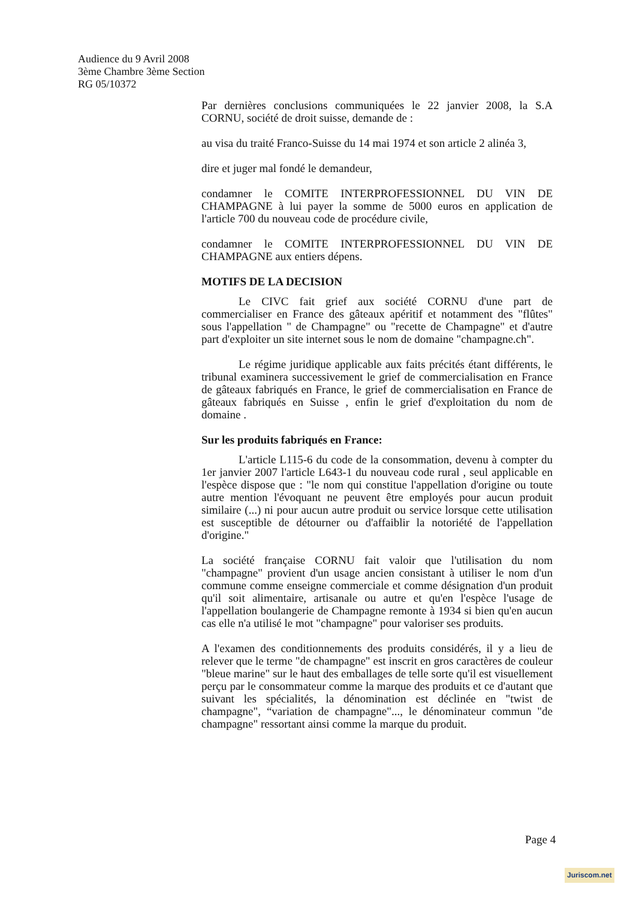Audience du 9 Avril 2008
3ème Chambre 3ème Section
RG 05/10372
Par dernières conclusions communiquées le 22 janvier 2008, la S.A CORNU, société de droit suisse, demande de :
au visa du traité Franco-Suisse du 14 mai 1974 et son article 2 alinéa 3,
dire et juger mal fondé le demandeur,
condamner le COMITE INTERPROFESSIONNEL DU VIN DE CHAMPAGNE à lui payer la somme de 5000 euros en application de l'article 700 du nouveau code de procédure civile,
condamner le COMITE INTERPROFESSIONNEL DU VIN DE CHAMPAGNE aux entiers dépens.
MOTIFS DE LA DECISION
Le CIVC fait grief aux société CORNU d'une part de commercialiser en France des gâteaux apéritif et notamment des "flûtes" sous l'appellation " de Champagne" ou "recette de Champagne" et d'autre part d'exploiter un site internet sous le nom de domaine "champagne.ch".
Le régime juridique applicable aux faits précités étant différents, le tribunal examinera successivement le grief de commercialisation en France de gâteaux fabriqués en France, le grief de commercialisation en France de gâteaux fabriqués en Suisse , enfin le grief d'exploitation du nom de domaine .
Sur les produits fabriqués en France:
L'article L115-6 du code de la consommation, devenu à compter du 1er janvier 2007 l'article L643-1 du nouveau code rural , seul applicable en l'espèce dispose que : "le nom qui constitue l'appellation d'origine ou toute autre mention l'évoquant ne peuvent être employés pour aucun produit similaire (...) ni pour aucun autre produit ou service lorsque cette utilisation est susceptible de détourner ou d'affaiblir la notoriété de l'appellation d'origine."
La société française CORNU fait valoir que l'utilisation du nom "champagne" provient d'un usage ancien consistant à utiliser le nom d'un commune comme enseigne commerciale et comme désignation d'un produit qu'il soit alimentaire, artisanale ou autre et qu'en l'espèce l'usage de l'appellation boulangerie de Champagne remonte à 1934 si bien qu'en aucun cas elle n'a utilisé le mot "champagne" pour valoriser ses produits.
A l'examen des conditionnements des produits considérés, il y a lieu de relever que le terme "de champagne" est inscrit en gros caractères de couleur "bleue marine" sur le haut des emballages de telle sorte qu'il est visuellement perçu par le consommateur comme la marque des produits et ce d'autant que suivant les spécialités, la dénomination est déclinée en "twist de champagne", “variation de champagne"..., le dénominateur commun "de champagne" ressortant ainsi comme la marque du produit.
Page 4
Juriscom.net